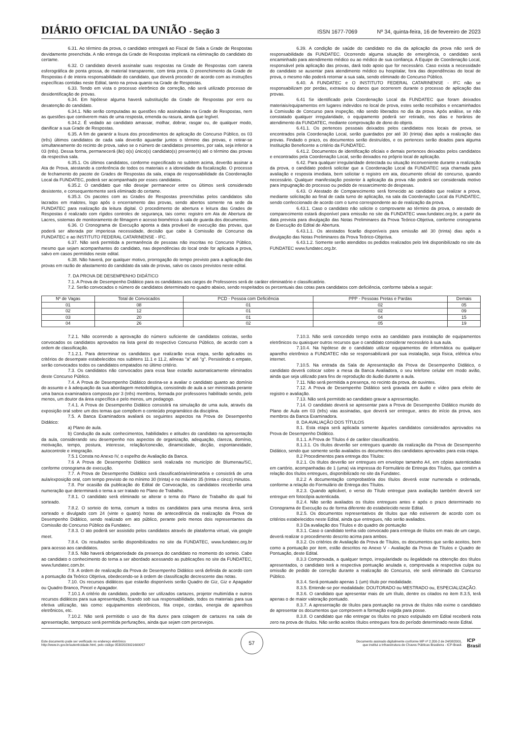DIÁRIO OFICIAL DA UNIÃO - Seção 3
ISSN 1677-7069 Nº 34, quinta-feira, 16 de fevereiro de 2023
6.31. Ao término da prova, o candidato entregará ao Fiscal de Sala a Grade de Respostas devidamente preenchida. A não entrega da Grade de Respostas implicará na eliminação do candidato do certame.
6.32. O candidato deverá assinalar suas respostas na Grade de Respostas com caneta esferográfica de ponta grossa, de material transparente, com tinta preta. O preenchimento da Grade de Respostas é de inteira responsabilidade do candidato, que deverá proceder de acordo com as instruções específicas contidas neste Edital, tanto na prova quanto na Grade de Respostas.
6.33. Tendo em vista o processo eletrônico de correção, não será utilizado processo de desidentificação de provas.
6.34. Em hipótese alguma haverá substituição da Grade de Respostas por erro ou desatenção do candidato.
6.34.1. Não serão computadas as questões não assinaladas na Grade de Respostas, nem as questões que contiverem mais de uma resposta, emenda ou rasura, ainda que legível.
6.34.2. É vedado ao candidato amassar, molhar, dobrar, rasgar ou, de qualquer modo, danificar a sua Grade de Respostas.
6.35. A fim de garantir a lisura dos procedimentos de aplicação do Concurso Público, os 03 (três) últimos candidatos de cada sala deverão aguardar juntos o término das provas, e retirar-se simultaneamente do recinto de prova, salvo se o número de candidatos presentes, por sala, seja inferior a 03 (três). Dessa forma, permanecerá (ão) o(s) único(s) candidato(s) presente(s) até o término das provas da respectiva sala.
6.35.1. Os últimos candidatos, conforme especificado no subitem acima, deverão assinar a Ata de Prova, atestando a conferência de todos os materiais e a idoneidade da fiscalização. O processo de fechamento do pacote de Grades de Respostas da sala, etapa de responsabilidade da Coordenação Local da FUNDATEC, poderá ser acompanhado por esses candidatos.
6.35.2. O candidato que não desejar permanecer entre os últimos será considerado desistente, e consequentemente será eliminado do certame.
6.35.3. Os pacotes com as Grades de Respostas preenchidas pelos candidatos são lacrados em malotes, logo após o encerramento das provas, sendo abertos somente na sede da FUNDATEC para realização da leitura digital. O procedimento de abertura e leitura das Grades de Respostas é realizado com rígidos controles de segurança, tais como: registro em Ata de Abertura de Lacres, sistemas de monitoramento de filmagem e acesso biométrico à sala de guarda dos documentos.
6.36. O Cronograma de Execução aponta a data provável de execução das provas, que poderá ser alterada por imperiosa necessidade, decisão que cabe à Comissão de Concurso da FUNDATEC e ao INSTITUTO FEDERAL CATARINENSE - IFC.
6.37. Não será permitida a permanência de pessoas não inscritas no Concurso Público, mesmo que sejam acompanhantes do candidato, nas dependências do local onde for aplicada a prova, salvo em casos permitidos neste edital.
6.38. Não haverá, por qualquer motivo, prorrogação do tempo previsto para a aplicação das provas em razão de afastamento do candidato da sala de provas, salvo os casos previstos neste edital.
6.39. A condição de saúde do candidato no dia da aplicação da prova não será de responsabilidade da FUNDATEC. Ocorrendo alguma situação de emergência, o candidato será encaminhado para atendimento médico ou ao médico de sua confiança. A Equipe de Coordenação Local, responsável pela aplicação das provas, dará todo apoio que for necessário. Caso exista a necessidade do candidato se ausentar para atendimento médico ou hospitalar, fora das dependências do local de prova, o mesmo não poderá retornar a sua sala, sendo eliminado do Concurso Público.
6.40. A FUNDATEC e O INSTITUTO FEDERAL CATARINENSE - IFC não se responsabilizam por perdas, extravios ou danos que ocorrerem durante o processo de aplicação das provas.
6.41 Se identificado pela Coordenação Local da FUNDATEC que foram deixados materiais/equipamentos em lugares indevidos no local de prova, estes serão recolhidos e encaminhados à Comissão de Concurso para inspeção, não sendo liberados no dia da prova. Após análise, se não constatado qualquer irregularidade, o equipamento poderá ser retirado, nos dias e horários de atendimento da FUNDATEC, mediante comprovação de dono do objeto.
6.41.1. Os pertences pessoais deixados pelos candidatos nos locais de prova, se encontrados pela Coordenação Local, serão guardados por até 30 (trinta) dias após a realização das provas. Findado o prazo, os documentos serão destruídos, e os pertences serão doados para alguma Instituição Beneficente a critério da FUNDATEC.
6.41.2. Documentos de identificação oficiais e demais pertences deixados pelos candidatos e encontrados pela Coordenação Local, serão deixados no próprio local de aplicação.
6.42. Para qualquer irregularidade detectada ou situação inconveniente durante a realização da prova, o candidato poderá solicitar que a Coordenação Local da FUNDATEC seja chamada para avaliação e resposta imediata, bem solicitar o registro em ata, documento oficial do concurso, quando necessário. Qualquer manifestação posterior à aplicação da prova não poderá ser considerada motivo para impugnação do processo ou pedido de ressarcimento de despesas.
6.43. O Atestado de Comparecimento será fornecido ao candidato que realizar a prova, mediante solicitação ao final de cada turno de aplicação, na sala da Coordenação Local da FUNDATEC, sendo confeccionado de acordo com o turno correspondente ao de realização da prova.
6.43.1. Caso o candidato não solicite o comprovante ao término da prova, o atestado de comparecimento estará disponível para emissão no site da FUNDATEC www.fundatec.org.br, a partir da data prevista para divulgação das Notas Preliminares da Prova Teórico-Objetiva, conforme cronograma de Execução do Edital de Abertura.
6.43.1.1. Os atestados ficarão disponíveis para emissão até 30 (trinta) dias após a divulgação das Notas Preliminares da Prova Teórico-Objetiva.
6.43.1.2. Somente serão atendidos os pedidos realizados pelo link disponibilizado no site da FUNDATEC www.fundatec.org.br.
7. DA PROVA DE DESEMPENHO DIDÁTICO
7.1. A Prova de Desempenho Didático para os candidatos aos cargos de Professores será de caráter eliminatório e classificatório.
7.2. Serão convocados o número de candidatos determinado no quadro abaixo, sendo respeitados os percentuais das cotas para candidatos com deficiência, conforme tabela a seguir:
| Nº de Vagas | Total de Convocados | PCD - Pessoa com Deficiência | PPP - Pessoas Pretas e Pardas | Demais |
| --- | --- | --- | --- | --- |
| 01 | 08 | 01 | 02 | 05 |
| 02 | 12 | 01 | 02 | 09 |
| 03 | 20 | 01 | 04 | 15 |
| 04 | 26 | 02 | 05 | 19 |
7.2.1. Não ocorrendo a aprovação do número suficiente de candidatos cotistas, serão convocados os candidatos aprovados na lista geral do respectivo Concurso Público, de acordo com a ordem de classificação.
7.1.2.1. Para determinar os candidatos que realizarão essa etapa, serão aplicados os critérios de desempate estabelecidos nos subitens 11.1 e 11.2, alíneas "a" até "g". Persistindo o empate, serão convocados todos os candidatos empatados no último critério.
7.3. Os candidatos não convocados para essa fase estarão automaticamente eliminados deste Concurso Público.
7.4. A Prova de Desempenho Didático destina-se a avaliar o candidato quanto ao domínio do assunto e à adequação da sua abordagem metodológica, consistindo de aula a ser ministrada perante uma banca examinadora composta por 3 (três) membros, formada por professores habilitado sendo, pelo menos, um doutor da área específica e pelo menos, um pedagogo.
7.4.1. A Prova de Desempenho Didático consistirá na simulação de uma aula, através da exposição oral sobre um dos temas que compõem o conteúdo programático da disciplina.
7.5. A Banca Examinadora avaliará os seguintes aspectos na Prova de Desempenho Didático:
a) Plano de aula.
b) Condução da aula: conhecimentos, habilidades e atitudes do candidato na apresentação da aula, considerando seu desempenho nos aspectos de organização, adequação, clareza, domínio, motivação, tempo, postura, interesse, relação/conexão, dinamicidade, dicção, espontaneidade, autocontrole e integração.
7.5.1 Consta no Anexo IV, o espelho de Avaliação da Banca.
7.6 A Prova de Desempenho Didático será realizada no município de Blumenau/SC, conforme cronograma de execução.
7.7. A Prova de Desempenho Didático será classificatória/eliminatória e consistirá de uma aula/exposição oral, com tempo previsto de no mínimo 30 (trinta) e no máximo 35 (trinta e cinco) minutos.
7.8. Por ocasião da publicação do Edital de Convocação, os candidatos receberão uma numeração que determinará o tema a ser tratado no Plano de Trabalho.
7.8.1. O candidato será eliminado se alterar o tema do Plano de Trabalho do qual foi sorteado.
7.8.2. O sorteio do tema, comum a todos os candidatos para uma mesma área, será sorteado e divulgado com 24 (vinte e quatro) horas de antecedência da realização da Prova de Desempenho Didático, sendo realizado em ato público, perante pelo menos dois representantes da Comissão do Concurso Público da Fundatec.
7.8.3. O ato poderá ser assistido pelos candidatos através de plataforma virtual, via google meet.
7.8.4. Os resultados serão disponibilizados no site da FUNDATEC, www.fundatec.org.br para acesso aos candidatos.
7.8.5. Não haverá obrigatoriedade da presença do candidato no momento do sorteio. Cabe ao candidato o conhecimento do tema a ser abordado acessando as publicações no site da FUNDATEC, www.fundatec.com.br.
7.9. A ordem de realização da Prova de Desempenho Didático será definida de acordo com a pontuação da Teórico Objetiva, obedecendo-se à ordem de classificação decrescente das notas.
7.10. Os recursos didáticos que estarão disponíveis serão Quadro de Giz, Giz e Apagador ou Quadro Branco, Pincel e Apagador.
7.10.1 A critério do candidato, poderão ser utilizados cartazes, projetor multimídia e outros recursos didáticos para sua apresentação, ficando sob sua responsabilidade, todos os materiais para sua efetiva utilização, tais como: equipamentos eletrônicos, fita crepe, cordas, energia de aparelhos eletrônicos, etc.
7.10.2. Não será permitido o uso de fita durex para colagem de cartazes na sala de apresentação, tampouco será permitida perfurações, ainda que sejam com percevejos.
7.10.3. Não será concedido tempo extra ao candidato para instalação de equipamentos eletrônicos ou quaisquer outros recursos que o candidato considerar necessário à sua aula.
7.10.4. Na hipótese de o candidato utilizar equipamentos de informática ou qualquer aparelho eletrônico a FUNDATEC não se responsabilizará por sua instalação, seja física, elétrica e/ou internet.
7.10.5. Na entrada da Sala de Apresentação da Prova de Desempenho Didático, o candidato deverá colocar sobre a mesa da Banca Avaliadora, o seu telefone celular em modo avião, ainda que seja utilizado para fins de reprodução do áudio durante a aula.
7.11. Não será permitida a presença, no recinto da prova, de ouvintes.
7.12. A Prova de Desempenho Didático será gravada em áudio e vídeo para efeito de registro e avaliação.
7.13. Não será permitido ao candidato gravar a apresentação.
7.14. O candidato deverá se apresentar para a Prova de Desempenho Didático munido do Plano de Aula em 03 (três) vias assinadas, que deverá ser entregue, antes do início da prova, aos membros da Banca Examinadora.
8. DA AVALIAÇÃO DOS TÍTULOS
8.1. Esta etapa será aplicada somente àqueles candidatos considerados aprovados na Prova de Desempenho Didático.
8.1.1. A Prova de Títulos é de caráter classificatório.
8.1.3.1. Os títulos deverão ser entregues quando da realização da Prova de Desempenho Didático, sendo que somente serão avaliados os documentos dos candidatos aprovados para esta etapa.
8.2 Procedimentos para entrega dos Títulos:
8.2.1. Os títulos deverão ser entregues em envelope tamanho A4, em cópias autenticadas em cartório, acompanhadas de 1 (uma) via impressa do Formulário de Entrega dos Títulos, que contém a relação dos títulos entregues, disponibilizado no site da Fundatec.
8.2.2 A documentação comprobatória dos títulos deverá estar numerada e ordenada, conforme a relação do Formulário de Entrega dos Títulos.
8.2.3. Quando aplicável, o verso do Título entregue para avaliação também deverá ser entregue em fotocópia autenticada.
8.2.4. Não serão avaliados os títulos entregues antes e após o prazo determinado no Cronograma de Execução ou de forma diferente do estabelecido neste Edital.
8.2.5. Os documentos representativos de títulos que não estiverem de acordo com os critérios estabelecidos neste Edital, ainda que entregues, não serão avaliados.
8.3 Da avaliação dos Títulos e do quadro de pontuação
8.3.1. Caso o candidato tenha sido convocado para entrega de títulos em mais de um cargo, deverá realizar o procedimento descrito acima para ambos.
8.3.2. Os critérios de Avaliação da Prova de Títulos, os documentos que serão aceitos, bem como a pontuação por item, estão descritos no Anexo V - Avaliação da Prova de Títulos e Quadro de Pontuação, deste Edital.
8.3.3 Comprovada, a qualquer tempo, irregularidade ou ilegalidade na obtenção dos títulos apresentados, o candidato terá a respectiva pontuação anulada e, comprovada a respectiva culpa ou omissão de pedido de correção durante a realização do Concurso, ele será eliminado do Concurso Público.
8.3.4. Será pontuado apenas 1 (um) título por modalidade.
8.3.5. Entende-se por modalidade: DOUTORADO ou MESTRADO ou, ESPECIALIZAÇÃO.
8.3.6. O candidato que apresentar mais de um título, dentre os citados no item 8.3.5, terá apenas o de maior valoração pontuado.
8.3.7. A apresentação de títulos para pontuação na prova de títulos não exime o candidato de apresentar os documentos que comprovem a formação exigida para posse.
8.3.8. O candidato que não entregar os títulos no prazo estipulado em Edital receberá nota zero na prova de títulos. Não serão aceitos títulos entregues fora do período determinado neste Edital.
Este documento pode ser verificado no endereço eletrônico
http://www.in.gov.br/autenticidade.html, pelo código 05302023021600057
57
Documento assinado digitalmente conforme MP nº 2.200-2 de 24/08/2001,
que institui a Infraestrutura de Chaves Públicas Brasileira - ICP-Brasil.
ICP
Brasil